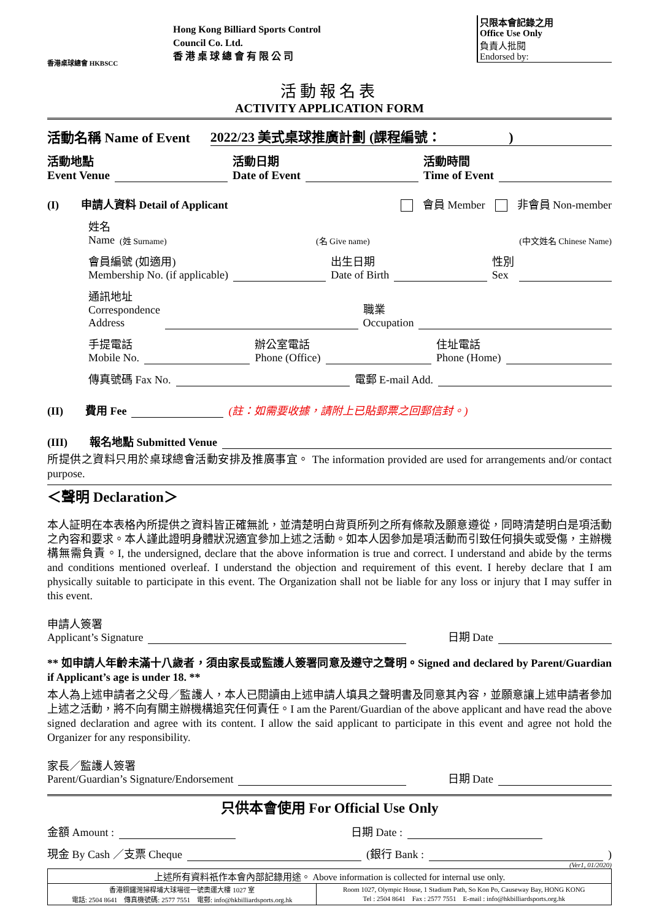香港桌球總會 HKBSCC
Hong Kong Billiard Sports Control
Council Co. Ltd.
香 港 桌 球 總 會 有 限 公 司
只限本會記錄之用
Office Use Only
負責人批閱
Endorsed by:
活動報名表
ACTIVITY APPLICATION FORM
活動名稱 Name of Event 2022/23 美式桌球推廣計劃 (課程編號：　　　　　)
活動地點
Event Venue 活動日期
Date of Event 活動時間
Time of Event
(I)　　申請人資料 Detail of Applicant 會員 Member 非會員 Non-member
姓名
Name (姓 Surname) (名 Give name) (中文姓名 Chinese Name)
會員編號 (如適用)
Membership No. (if applicable) 出生日期
Date of Birth 性別
Sex
通訊地址
Correspondence
Address 職業
Occupation
手提電話
Mobile No. 辦公室電話
Phone (Office) 住址電話
Phone (Home)
傳真號碼 Fax No. 電郵 E-mail Add.
(II)　　費用 Fee (註：如需要收據，請附上已貼郵票之回郵信封。)
(III)　　報名地點 Submitted Venue
所提供之資料只用於桌球總會活動安排及推廣事宜。 The information provided are used for arrangements and/or contact purpose.
＜聲明 Declaration＞
本人証明在本表格內所提供之資料皆正確無訛，並清楚明白背頁所列之所有條款及願意遵從，同時清楚明白是項活動之內容和要求。本人謹此證明身體狀況適宜參加上述之活動。如本人因參加是項活動而引致任何損失或受傷，主辦機構無需負責。I, the undersigned, declare that the above information is true and correct. I understand and abide by the terms and conditions mentioned overleaf. I understand the objection and requirement of this event. I hereby declare that I am physically suitable to participate in this event. The Organization shall not be liable for any loss or injury that I may suffer in this event.
申請人簽署
Applicant’s Signature 日期 Date
** 如申請人年齡未滿十八歲者，須由家長或監護人簽署同意及遵守之聲明。Signed and declared by Parent/Guardian if Applicant’s age is under 18. **
本人為上述申請者之父母／監護人，本人已閱讀由上述申請人填具之聲明書及同意其內容，並願意讓上述申請者參加上述之活動，將不向有關主辦機構追究任何責任。I am the Parent/Guardian of the above applicant and have read the above signed declaration and agree with its content. I allow the said applicant to participate in this event and agree not hold the Organizer for any responsibility.
家長／監護人簽署
Parent/Guardian’s Signature/Endorsement 日期 Date
只供本會使用 For Official Use Only
金額 Amount : 日期 Date :
現金 By Cash ／支票 Cheque (銀行 Bank : )
(Ver1, 01/2020)
| 上述所有資料祇作本會內部記錄用途。 Above information is collected for internal use only. | |
| 香港銅鑼灣掃桿埔大球場徑一號奧運大樓 1027 室 電話: 2504 8641 傳真機號碼: 2577 7551 電郵: info@hkbilliardsports.org.hk | Room 1027, Olympic House, 1 Stadium Path, So Kon Po, Causeway Bay, HONG KONG Tel : 2504 8641 Fax : 2577 7551 E-mail : info@hkbilliardsports.org.hk |